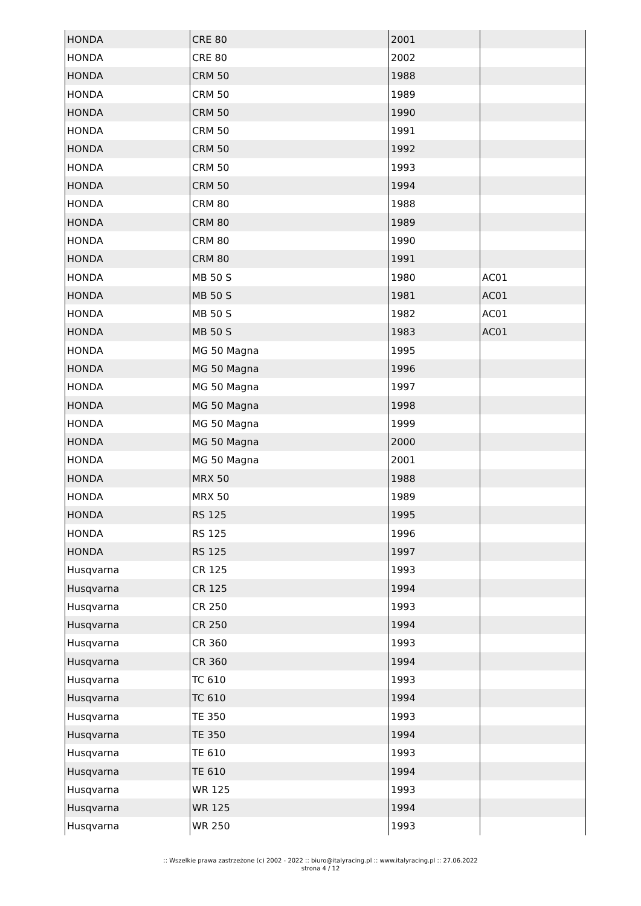| HONDA | CRE 80 | 2001 | |
| HONDA | CRE 80 | 2002 | |
| HONDA | CRM 50 | 1988 | |
| HONDA | CRM 50 | 1989 | |
| HONDA | CRM 50 | 1990 | |
| HONDA | CRM 50 | 1991 | |
| HONDA | CRM 50 | 1992 | |
| HONDA | CRM 50 | 1993 | |
| HONDA | CRM 50 | 1994 | |
| HONDA | CRM 80 | 1988 | |
| HONDA | CRM 80 | 1989 | |
| HONDA | CRM 80 | 1990 | |
| HONDA | CRM 80 | 1991 | |
| HONDA | MB 50 S | 1980 | AC01 |
| HONDA | MB 50 S | 1981 | AC01 |
| HONDA | MB 50 S | 1982 | AC01 |
| HONDA | MB 50 S | 1983 | AC01 |
| HONDA | MG 50 Magna | 1995 | |
| HONDA | MG 50 Magna | 1996 | |
| HONDA | MG 50 Magna | 1997 | |
| HONDA | MG 50 Magna | 1998 | |
| HONDA | MG 50 Magna | 1999 | |
| HONDA | MG 50 Magna | 2000 | |
| HONDA | MG 50 Magna | 2001 | |
| HONDA | MRX 50 | 1988 | |
| HONDA | MRX 50 | 1989 | |
| HONDA | RS 125 | 1995 | |
| HONDA | RS 125 | 1996 | |
| HONDA | RS 125 | 1997 | |
| Husqvarna | CR 125 | 1993 | |
| Husqvarna | CR 125 | 1994 | |
| Husqvarna | CR 250 | 1993 | |
| Husqvarna | CR 250 | 1994 | |
| Husqvarna | CR 360 | 1993 | |
| Husqvarna | CR 360 | 1994 | |
| Husqvarna | TC 610 | 1993 | |
| Husqvarna | TC 610 | 1994 | |
| Husqvarna | TE 350 | 1993 | |
| Husqvarna | TE 350 | 1994 | |
| Husqvarna | TE 610 | 1993 | |
| Husqvarna | TE 610 | 1994 | |
| Husqvarna | WR 125 | 1993 | |
| Husqvarna | WR 125 | 1994 | |
| Husqvarna | WR 250 | 1993 | |
:: Wszelkie prawa zastrzeżone (c) 2002 - 2022 :: biuro@italyracing.pl :: www.italyracing.pl :: 27.06.2022
strona 4 / 12